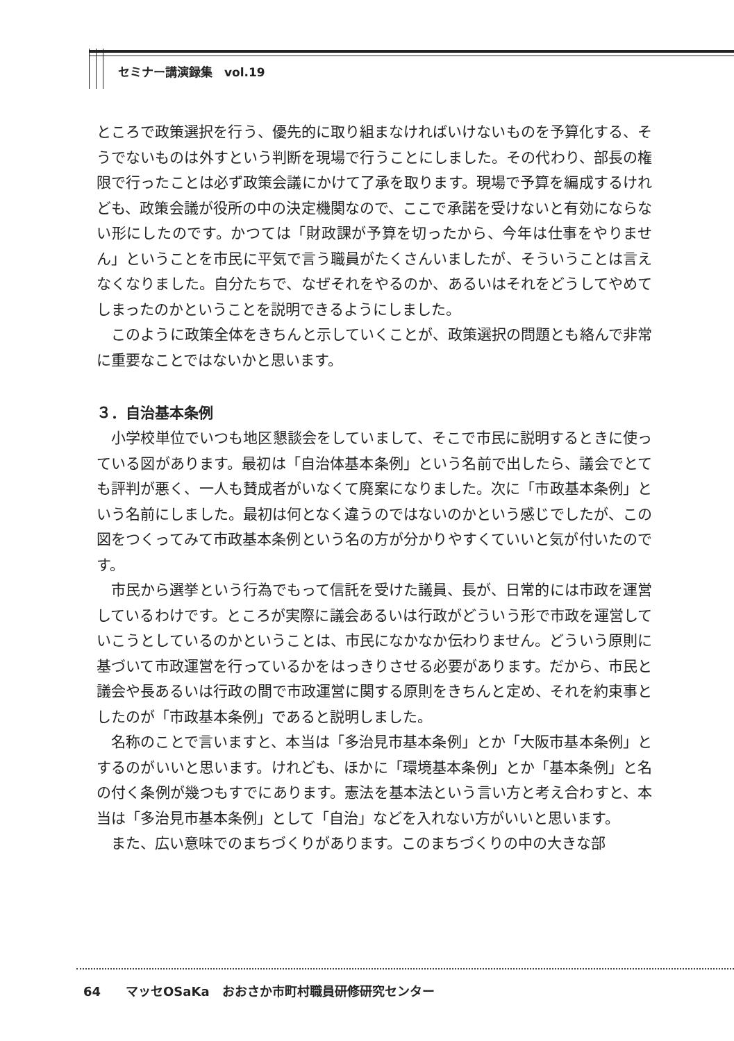セミナー講演録集　vol.19
ところで政策選択を行う、優先的に取り組まなければいけないものを予算化する、そうでないものは外すという判断を現場で行うことにしました。その代わり、部長の権限で行ったことは必ず政策会議にかけて了承を取ります。現場で予算を編成するけれども、政策会議が役所の中の決定機関なので、ここで承諾を受けないと有効にならない形にしたのです。かつては「財政課が予算を切ったから、今年は仕事をやりません」ということを市民に平気で言う職員がたくさんいましたが、そういうことは言えなくなりました。自分たちで、なぜそれをやるのか、あるいはそれをどうしてやめてしまったのかということを説明できるようにしました。
　このように政策全体をきちんと示していくことが、政策選択の問題とも絡んで非常に重要なことではないかと思います。
３．自治基本条例
　小学校単位でいつも地区懇談会をしていまして、そこで市民に説明するときに使っている図があります。最初は「自治体基本条例」という名前で出したら、議会でとても評判が悪く、一人も賛成者がいなくて廃案になりました。次に「市政基本条例」という名前にしました。最初は何となく違うのではないのかという感じでしたが、この図をつくってみて市政基本条例という名の方が分かりやすくていいと気が付いたのです。
　市民から選挙という行為でもって信託を受けた議員、長が、日常的には市政を運営しているわけです。ところが実際に議会あるいは行政がどういう形で市政を運営していこうとしているのかということは、市民になかなか伝わりません。どういう原則に基づいて市政運営を行っているかをはっきりさせる必要があります。だから、市民と議会や長あるいは行政の間で市政運営に関する原則をきちんと定め、それを約束事としたのが「市政基本条例」であると説明しました。
　名称のことで言いますと、本当は「多治見市基本条例」とか「大阪市基本条例」とするのがいいと思います。けれども、ほかに「環境基本条例」とか「基本条例」と名の付く条例が幾つもすでにあります。憲法を基本法という言い方と考え合わすと、本当は「多治見市基本条例」として「自治」などを入れない方がいいと思います。
　また、広い意味でのまちづくりがあります。このまちづくりの中の大きな部
64　　マッセOSaKa　おおさか市町村職員研修研究センター